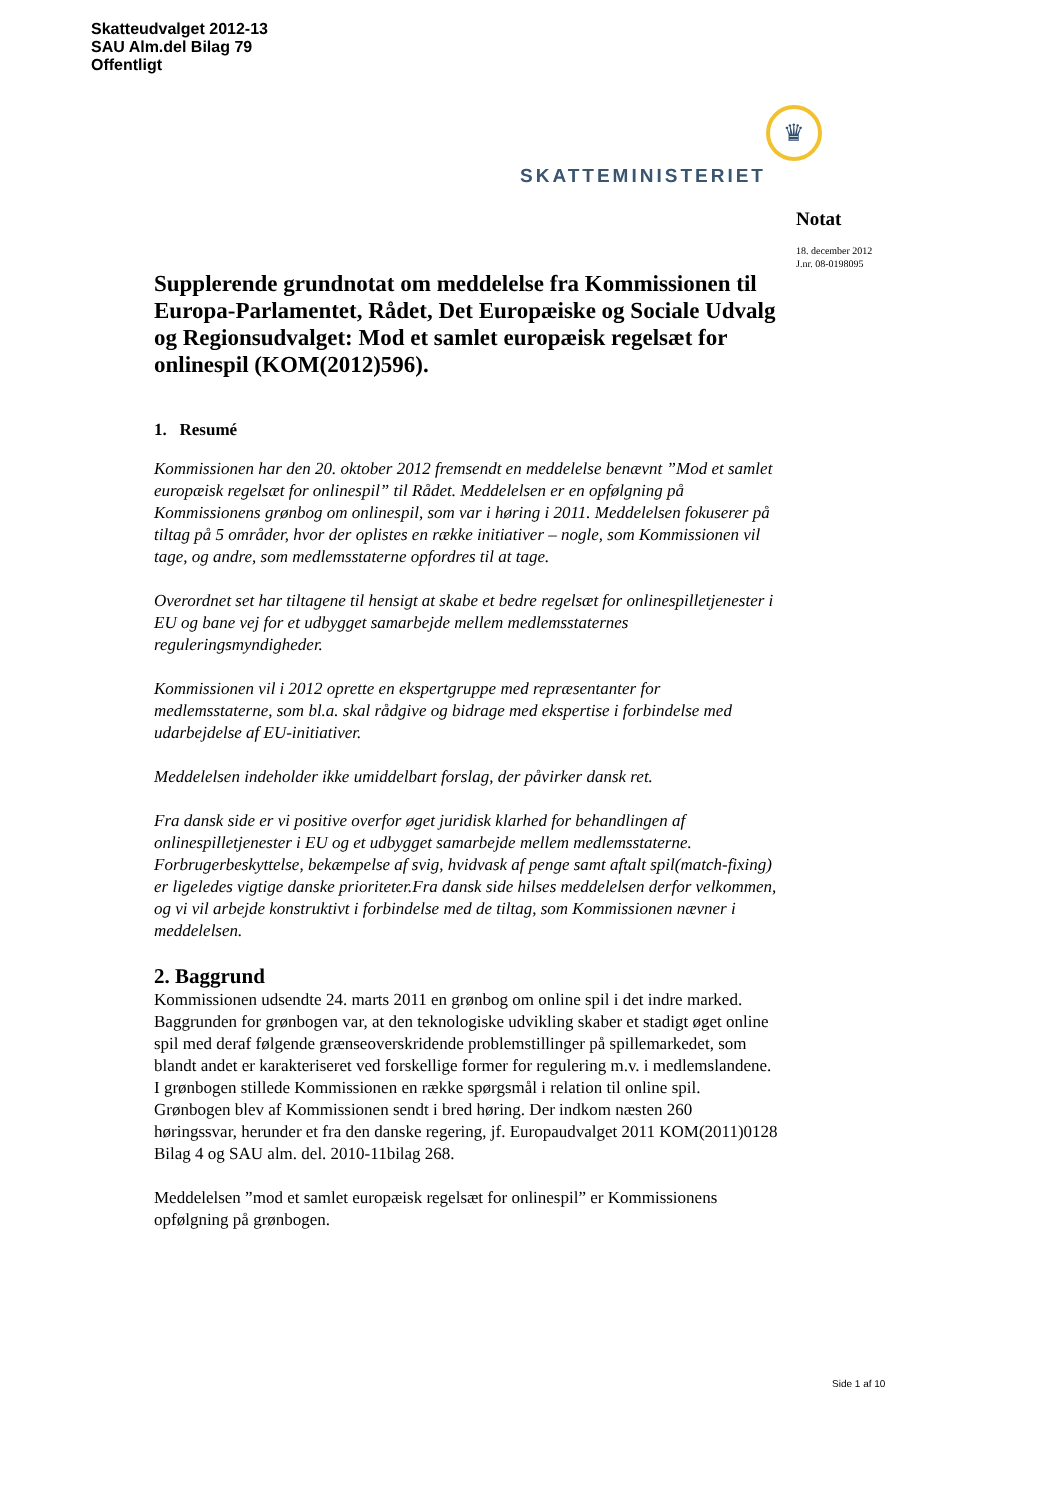Skatteudvalget 2012-13
SAU Alm.del Bilag 79
Offentligt
♛
SKATTEMINISTERIET
Notat
18. december 2012
J.nr. 08-0198095
Supplerende grundnotat om meddelelse fra Kommissionen til Europa-Parlamentet, Rådet, Det Europæiske og Sociale Udvalg og Regionsudvalget: Mod et samlet europæisk regelsæt for onlinespil (KOM(2012)596).
1. Resumé
Kommissionen har den 20. oktober 2012 fremsendt en meddelelse benævnt ”Mod et samlet europæisk regelsæt for onlinespil” til Rådet. Meddelelsen er en opfølgning på Kommissionens grønbog om onlinespil, som var i høring i 2011. Meddelelsen fokuserer på tiltag på 5 områder, hvor der oplistes en række initiativer – nogle, som Kommissionen vil tage, og andre, som medlemsstaterne opfordres til at tage.
Overordnet set har tiltagene til hensigt at skabe et bedre regelsæt for onlinespilletjenester i EU og bane vej for et udbygget samarbejde mellem medlemsstaternes reguleringsmyndigheder.
Kommissionen vil i 2012 oprette en ekspertgruppe med repræsentanter for medlemsstaterne, som bl.a. skal rådgive og bidrage med ekspertise i forbindelse med udarbejdelse af EU-initiativer.
Meddelelsen indeholder ikke umiddelbart forslag, der påvirker dansk ret.
Fra dansk side er vi positive overfor øget juridisk klarhed for behandlingen af onlinespilletjenester i EU og et udbygget samarbejde mellem medlemsstaterne. Forbrugerbeskyttelse, bekæmpelse af svig, hvidvask af penge samt aftalt spil(match-fixing) er ligeledes vigtige danske prioriteter.Fra dansk side hilses meddelelsen derfor velkommen, og vi vil arbejde konstruktivt i forbindelse med de tiltag, som Kommissionen nævner i meddelelsen.
2. Baggrund
Kommissionen udsendte 24. marts 2011 en grønbog om online spil i det indre marked. Baggrunden for grønbogen var, at den teknologiske udvikling skaber et stadigt øget online spil med deraf følgende grænseoverskridende problemstillinger på spillemarkedet, som blandt andet er karakteriseret ved forskellige former for regulering m.v. i medlemslandene. I grønbogen stillede Kommissionen en række spørgsmål i relation til online spil. Grønbogen blev af Kommissionen sendt i bred høring. Der indkom næsten 260 høringssvar, herunder et fra den danske regering, jf. Europaudvalget 2011 KOM(2011)0128 Bilag 4 og SAU alm. del. 2010-11bilag 268.
Meddelelsen ”mod et samlet europæisk regelsæt for onlinespil” er Kommissionens opfølgning på grønbogen.
Side 1 af 10